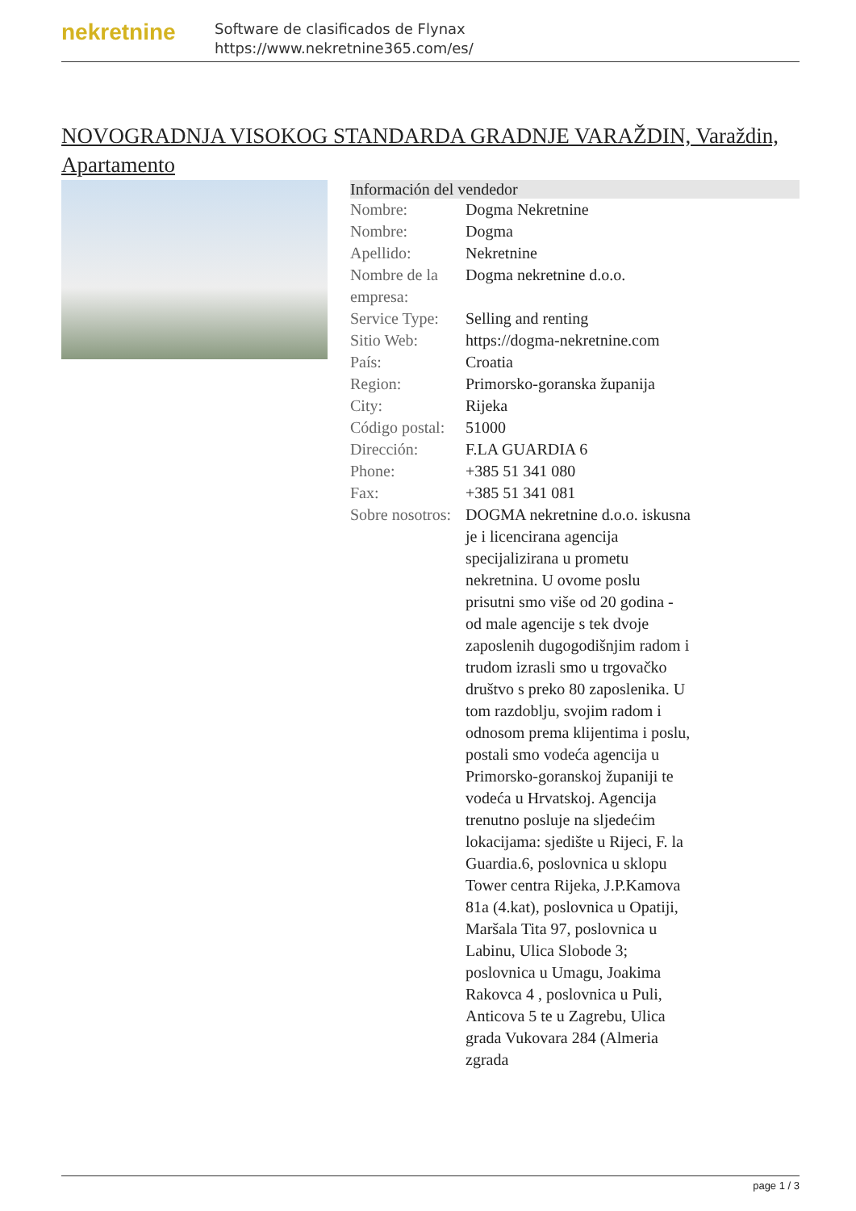nekretnine
Software de clasificados de Flynax
https://www.nekretnine365.com/es/
NOVOGRADNJA VISOKOG STANDARDA GRADNJE VARAŽDIN, Varaždin, Apartamento
| Información del vendedor | | |
| --- | --- | --- |
| Nombre: | Dogma Nekretnine | |
| Nombre: | Dogma | |
| Apellido: | Nekretnine | |
| Nombre de la empresa: | Dogma nekretnine d.o.o. | |
| Service Type: | Selling and renting | |
| Sitio Web: | https://dogma-nekretnine.com | |
| País: | Croatia | |
| Region: | Primorsko-goranska županija | |
| City: | Rijeka | |
| Código postal: | 51000 | |
| Dirección: | F.LA GUARDIA 6 | |
| Phone: | +385 51 341 080 | |
| Fax: | +385 51 341 081 | |
| Sobre nosotros: | DOGMA nekretnine d.o.o. iskusna je i licencirana agencija specijalizirana u prometu nekretnina. U ovome poslu prisutni smo više od 20 godina - od male agencije s tek dvoje zaposlenih dugogodišnjim radom i trudom izrasli smo u trgovačko društvo s preko 80 zaposlenika. U tom razdoblju, svojim radom i odnosom prema klijentima i poslu, postali smo vodeća agencija u Primorsko-goranskoj županiji te vodeća u Hrvatskoj. Agencija trenutno posluje na sljedećim lokacijama: sjedište u Rijeci, F. la Guardia.6, poslovnica u sklopu Tower centra Rijeka, J.P.Kamova 81a (4.kat), poslovnica u Opatiji, Maršala Tita 97, poslovnica u Labinu, Ulica Slobode 3; poslovnica u Umagu, Joakima Rakovca 4 , poslovnica u Puli, Anticova 5 te u Zagrebu, Ulica grada Vukovara 284 (Almeria zgrada | |
page 1 / 3